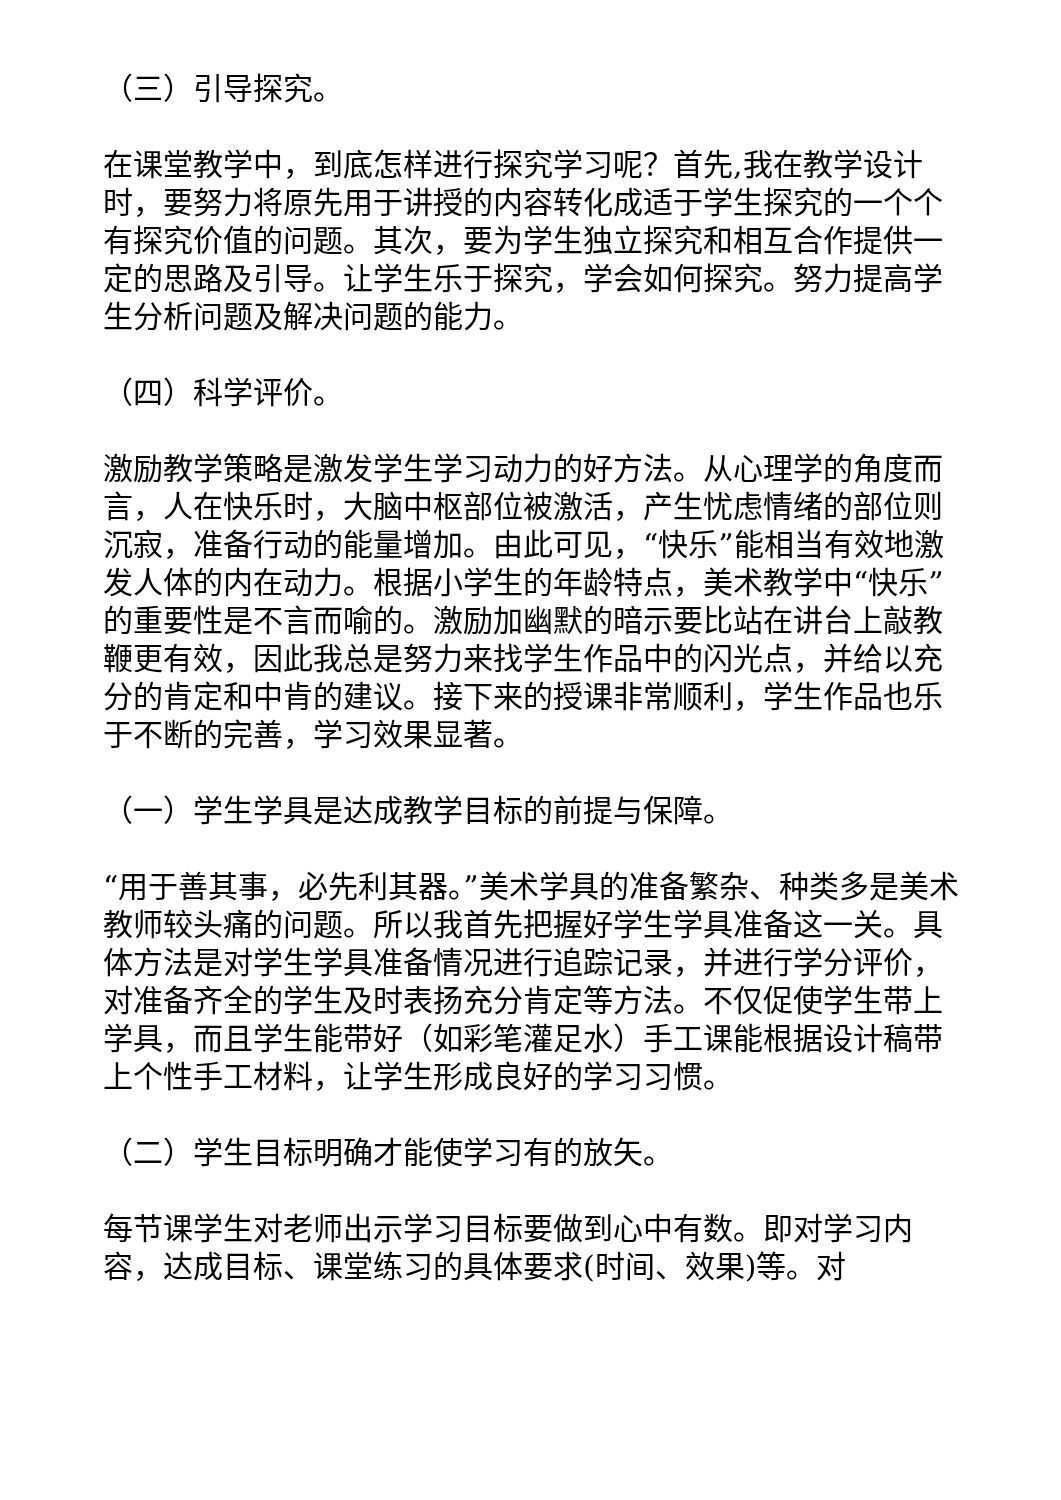（三）引导探究。
在课堂教学中，到底怎样进行探究学习呢？首先,我在教学设计时，要努力将原先用于讲授的内容转化成适于学生探究的一个个有探究价值的问题。其次，要为学生独立探究和相互合作提供一定的思路及引导。让学生乐于探究，学会如何探究。努力提高学生分析问题及解决问题的能力。
（四）科学评价。
激励教学策略是激发学生学习动力的好方法。从心理学的角度而言，人在快乐时，大脑中枢部位被激活，产生忧虑情绪的部位则沉寂，准备行动的能量增加。由此可见，“快乐”能相当有效地激发人体的内在动力。根据小学生的年龄特点，美术教学中“快乐”的重要性是不言而喻的。激励加幽默的暗示要比站在讲台上敲教鞭更有效，因此我总是努力来找学生作品中的闪光点，并给以充分的肯定和中肯的建议。接下来的授课非常顺利，学生作品也乐于不断的完善，学习效果显著。
（一）学生学具是达成教学目标的前提与保障。
“用于善其事，必先利其器。”美术学具的准备繁杂、种类多是美术教师较头痛的问题。所以我首先把握好学生学具准备这一关。具体方法是对学生学具准备情况进行追踪记录，并进行学分评价，对准备齐全的学生及时表扬充分肯定等方法。不仅促使学生带上学具，而且学生能带好（如彩笔灌足水）手工课能根据设计稿带上个性手工材料，让学生形成良好的学习习惯。
（二）学生目标明确才能使学习有的放矢。
每节课学生对老师出示学习目标要做到心中有数。即对学习内容，达成目标、课堂练习的具体要求(时间、效果)等。对